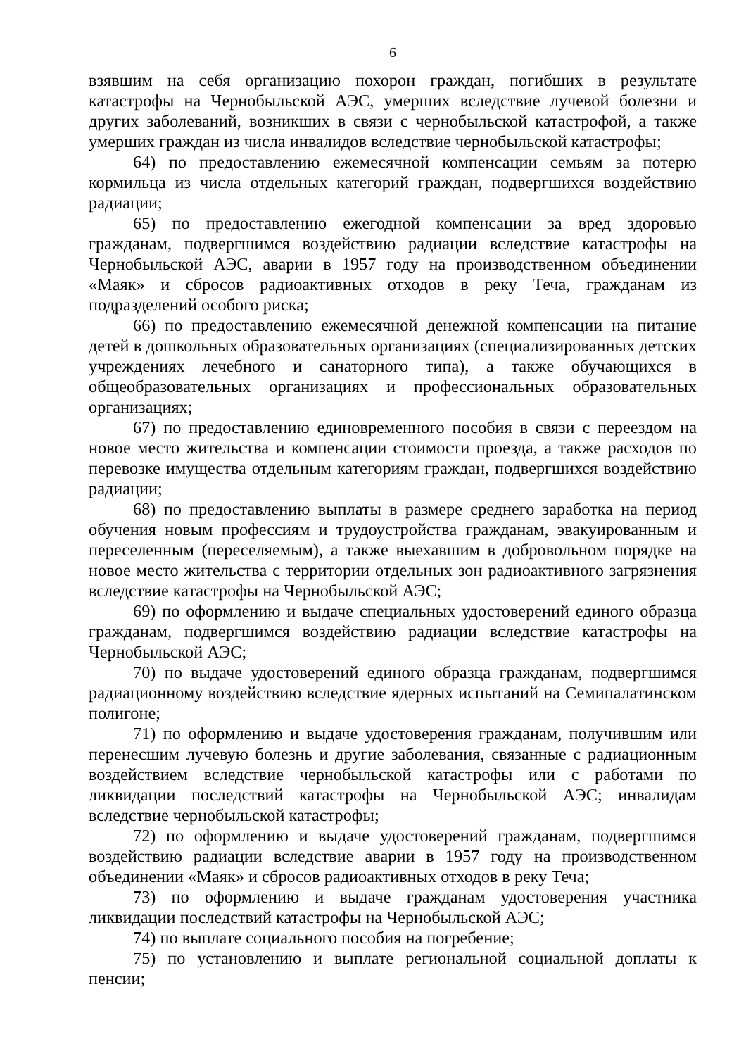6
взявшим на себя организацию похорон граждан, погибших в результате катастрофы на Чернобыльской АЭС, умерших вследствие лучевой болезни и других заболеваний, возникших в связи с чернобыльской катастрофой, а также умерших граждан из числа инвалидов вследствие чернобыльской катастрофы;
64) по предоставлению ежемесячной компенсации семьям за потерю кормильца из числа отдельных категорий граждан, подвергшихся воздействию радиации;
65) по предоставлению ежегодной компенсации за вред здоровью гражданам, подвергшимся воздействию радиации вследствие катастрофы на Чернобыльской АЭС, аварии в 1957 году на производственном объединении «Маяк» и сбросов радиоактивных отходов в реку Теча, гражданам из подразделений особого риска;
66) по предоставлению ежемесячной денежной компенсации на питание детей в дошкольных образовательных организациях (специализированных детских учреждениях лечебного и санаторного типа), а также обучающихся в общеобразовательных организациях и профессиональных образовательных организациях;
67) по предоставлению единовременного пособия в связи с переездом на новое место жительства и компенсации стоимости проезда, а также расходов по перевозке имущества отдельным категориям граждан, подвергшихся воздействию радиации;
68) по предоставлению выплаты в размере среднего заработка на период обучения новым профессиям и трудоустройства гражданам, эвакуированным и переселенным (переселяемым), а также выехавшим в добровольном порядке на новое место жительства с территории отдельных зон радиоактивного загрязнения вследствие катастрофы на Чернобыльской АЭС;
69) по оформлению и выдаче специальных удостоверений единого образца гражданам, подвергшимся воздействию радиации вследствие катастрофы на Чернобыльской АЭС;
70) по выдаче удостоверений единого образца гражданам, подвергшимся радиационному воздействию вследствие ядерных испытаний на Семипалатинском полигоне;
71) по оформлению и выдаче удостоверения гражданам, получившим или перенесшим лучевую болезнь и другие заболевания, связанные с радиационным воздействием вследствие чернобыльской катастрофы или с работами по ликвидации последствий катастрофы на Чернобыльской АЭС; инвалидам вследствие чернобыльской катастрофы;
72) по оформлению и выдаче удостоверений гражданам, подвергшимся воздействию радиации вследствие аварии в 1957 году на производственном объединении «Маяк» и сбросов радиоактивных отходов в реку Теча;
73) по оформлению и выдаче гражданам удостоверения участника ликвидации последствий катастрофы на Чернобыльской АЭС;
74) по выплате социального пособия на погребение;
75) по установлению и выплате региональной социальной доплаты к пенсии;